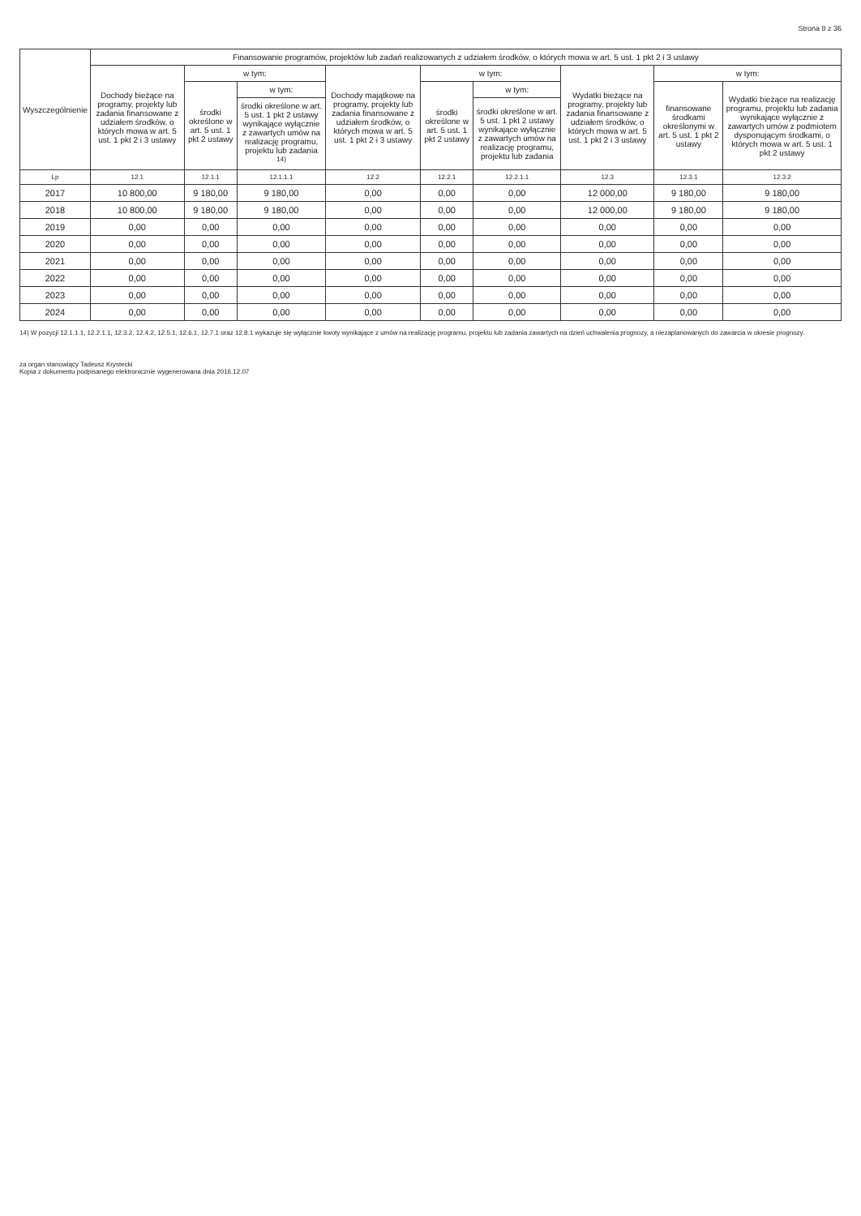Strona 8 z 36
| Wyszczególnienie | Finansowanie programów, projektów lub zadań realizowanych z udziałem środków, o których mowa w art. 5 ust. 1 pkt 2 i 3 ustawy | | | | | | | | |
| --- | --- | --- | --- | --- | --- | --- | --- | --- | --- |
| | Dochody bieżące na programy, projekty lub zadania finansowane z udziałem środków, o których mowa w art. 5 ust. 1 pkt 2 i 3 ustawy | w tym: | | Dochody majątkowe na programy, projekty lub zadania finansowane z udziałem środków, o których mowa w art. 5 ust. 1 pkt 2 i 3 ustawy | w tym: | | Wydatki bieżące na programy, projekty lub zadania finansowane z udziałem środków, o których mowa w art. 5 ust. 1 pkt 2 i 3 ustawy | w tym: | |
| | | środki określone w art. 5 ust. 1 pkt 2 ustawy | w tym: | | środki określone w art. 5 ust. 1 pkt 2 ustawy | w tym: | | finansowane środkami określonymi w art. 5 ust. 1 pkt 2 ustawy | Wydatki bieżące na realizację programu, projektu lub zadania wynikające wyłącznie z zawartych umów z podmiotem dysponującym środkami, o których mowa w art. 5 ust. 1 pkt 2 ustawy |
| | | | środki określone w art. 5 ust. 1 pkt 2 ustawy wynikające wyłącznie z zawartych umów na realizację programu, projektu lub zadania <sup>14)</sup> | | | środki określone w art. 5 ust. 1 pkt 2 ustawy wynikające wyłącznie z zawartych umów na realizację programu, projektu lub zadania | | | |
| Lp | 12.1 | 12.1.1 | 12.1.1.1 | 12.2 | 12.2.1 | 12.2.1.1 | 12.3 | 12.3.1 | 12.3.2 |
| 2017 | 10 800,00 | 9 180,00 | 9 180,00 | 0,00 | 0,00 | 0,00 | 12 000,00 | 9 180,00 | 9 180,00 |
| 2018 | 10 800,00 | 9 180,00 | 9 180,00 | 0,00 | 0,00 | 0,00 | 12 000,00 | 9 180,00 | 9 180,00 |
| 2019 | 0,00 | 0,00 | 0,00 | 0,00 | 0,00 | 0,00 | 0,00 | 0,00 | 0,00 |
| 2020 | 0,00 | 0,00 | 0,00 | 0,00 | 0,00 | 0,00 | 0,00 | 0,00 | 0,00 |
| 2021 | 0,00 | 0,00 | 0,00 | 0,00 | 0,00 | 0,00 | 0,00 | 0,00 | 0,00 |
| 2022 | 0,00 | 0,00 | 0,00 | 0,00 | 0,00 | 0,00 | 0,00 | 0,00 | 0,00 |
| 2023 | 0,00 | 0,00 | 0,00 | 0,00 | 0,00 | 0,00 | 0,00 | 0,00 | 0,00 |
| 2024 | 0,00 | 0,00 | 0,00 | 0,00 | 0,00 | 0,00 | 0,00 | 0,00 | 0,00 |
14) W pozycji 12.1.1.1, 12.2.1.1, 12.3.2, 12.4.2, 12.5.1, 12.6.1, 12.7.1 oraz 12.8.1 wykazuje się wyłącznie kwoty wynikające z umów na realizację programu, projektu lub zadania zawartych na dzień uchwalenia prognozy, a niezaplanowanych do zawarcia w okresie prognozy.
za organ stanowiący Tadeusz Krystecki
Kopia z dokumentu podpisanego elektronicznie wygenerowana dnia 2016.12.07